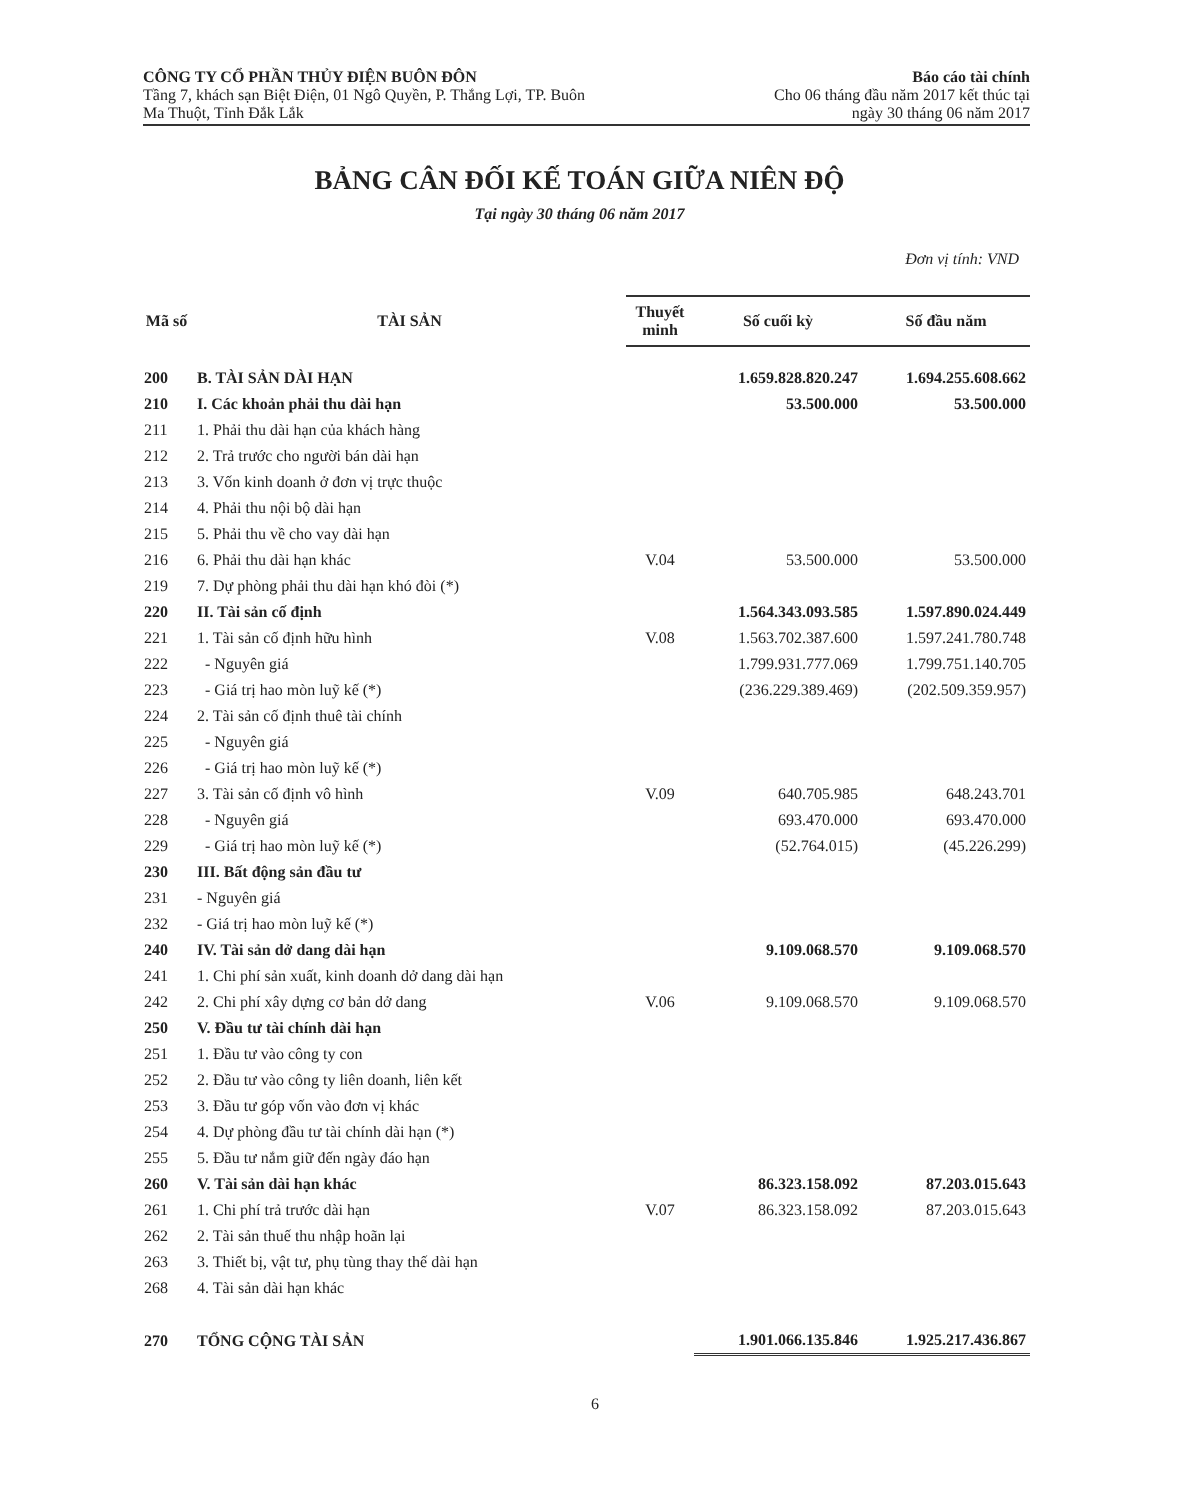CÔNG TY CỔ PHẦN THỦY ĐIỆN BUÔN ĐÔN
Tầng 7, khách sạn Biệt Điện, 01 Ngô Quyền, P. Thắng Lợi, TP. Buôn
Ma Thuột, Tỉnh Đắk Lắk
Báo cáo tài chính
Cho 06 tháng đầu năm 2017 kết thúc tại
ngày 30 tháng 06 năm 2017
BẢNG CÂN ĐỐI KẾ TOÁN GIỮA NIÊN ĐỘ
Tại ngày 30 tháng 06 năm 2017
Đơn vị tính: VND
| Mã số | TÀI SẢN | Thuyết minh | Số cuối kỳ | Số đầu năm |
| --- | --- | --- | --- | --- |
| 200 | B. TÀI SẢN DÀI HẠN | | 1.659.828.820.247 | 1.694.255.608.662 |
| 210 | I. Các khoản phải thu dài hạn | | 53.500.000 | 53.500.000 |
| 211 | 1. Phải thu dài hạn của khách hàng | | | |
| 212 | 2. Trả trước cho người bán dài hạn | | | |
| 213 | 3. Vốn kinh doanh ở đơn vị trực thuộc | | | |
| 214 | 4. Phải thu nội bộ dài hạn | | | |
| 215 | 5. Phải thu về cho vay dài hạn | | | |
| 216 | 6. Phải thu dài hạn khác | V.04 | 53.500.000 | 53.500.000 |
| 219 | 7. Dự phòng phải thu dài hạn khó đòi (*) | | | |
| 220 | II. Tài sản cố định | | 1.564.343.093.585 | 1.597.890.024.449 |
| 221 | 1. Tài sản cố định hữu hình | V.08 | 1.563.702.387.600 | 1.597.241.780.748 |
| 222 | - Nguyên giá | | 1.799.931.777.069 | 1.799.751.140.705 |
| 223 | - Giá trị hao mòn luỹ kế (*) | | (236.229.389.469) | (202.509.359.957) |
| 224 | 2. Tài sản cố định thuê tài chính | | | |
| 225 | - Nguyên giá | | | |
| 226 | - Giá trị hao mòn luỹ kế (*) | | | |
| 227 | 3. Tài sản cố định vô hình | V.09 | 640.705.985 | 648.243.701 |
| 228 | - Nguyên giá | | 693.470.000 | 693.470.000 |
| 229 | - Giá trị hao mòn luỹ kế (*) | | (52.764.015) | (45.226.299) |
| 230 | III. Bất động sản đầu tư | | | |
| 231 | - Nguyên giá | | | |
| 232 | - Giá trị hao mòn luỹ kế (*) | | | |
| 240 | IV. Tài sản dở dang dài hạn | | 9.109.068.570 | 9.109.068.570 |
| 241 | 1. Chi phí sản xuất, kinh doanh dở dang dài hạn | | | |
| 242 | 2. Chi phí xây dựng cơ bản dở dang | V.06 | 9.109.068.570 | 9.109.068.570 |
| 250 | V. Đầu tư tài chính dài hạn | | | |
| 251 | 1. Đầu tư vào công ty con | | | |
| 252 | 2. Đầu tư vào công ty liên doanh, liên kết | | | |
| 253 | 3. Đầu tư góp vốn vào đơn vị khác | | | |
| 254 | 4. Dự phòng đầu tư tài chính dài hạn (*) | | | |
| 255 | 5. Đầu tư nắm giữ đến ngày đáo hạn | | | |
| 260 | V. Tài sản dài hạn khác | | 86.323.158.092 | 87.203.015.643 |
| 261 | 1. Chi phí trả trước dài hạn | V.07 | 86.323.158.092 | 87.203.015.643 |
| 262 | 2. Tài sản thuế thu nhập hoãn lại | | | |
| 263 | 3. Thiết bị, vật tư, phụ tùng thay thế dài hạn | | | |
| 268 | 4. Tài sản dài hạn khác | | | |
| 270 | TỔNG CỘNG TÀI SẢN | | 1.901.066.135.846 | 1.925.217.436.867 |
6